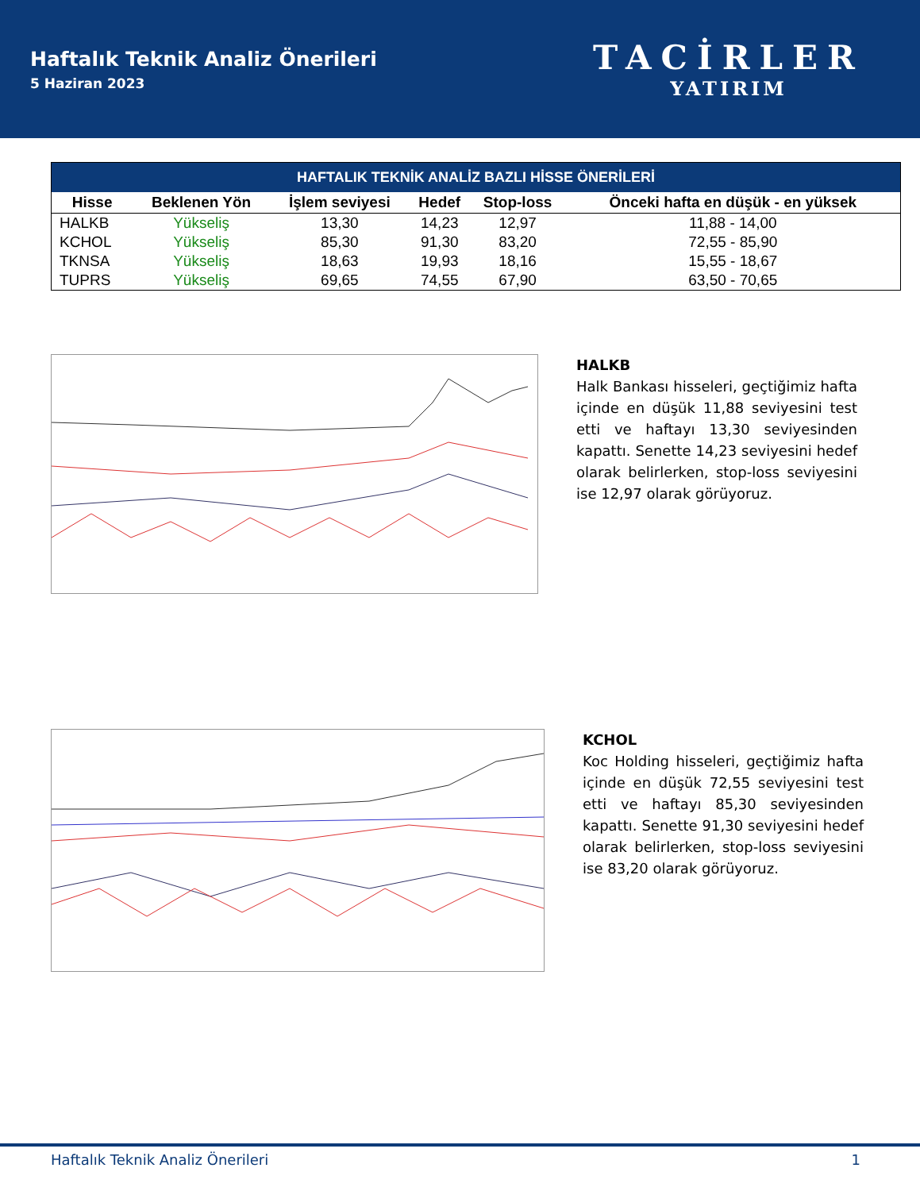Haftalık Teknik Analiz Önerileri
5 Haziran 2023
TACİRLER
YATIRIM
| HAFTALIK TEKNİK ANALİZ BAZLI HİSSE ÖNERİLERİ | | | | | |
| Hisse | Beklenen Yön | İşlem seviyesi | Hedef | Stop-loss | Önceki hafta en düşük - en yüksek |
| HALKB | Yükseliş | 13,30 | 14,23 | 12,97 | 11,88 - 14,00 |
| KCHOL | Yükseliş | 85,30 | 91,30 | 83,20 | 72,55 - 85,90 |
| TKNSA | Yükseliş | 18,63 | 19,93 | 18,16 | 15,55 - 18,67 |
| TUPRS | Yükseliş | 69,65 | 74,55 | 67,90 | 63,50 - 70,65 |
HALKB
Halk Bankası hisseleri, geçtiğimiz hafta içinde en düşük 11,88 seviyesini test etti ve haftayı 13,30 seviyesinden kapattı. Senette 14,23 seviyesini hedef olarak belirlerken, stop-loss seviyesini ise 12,97 olarak görüyoruz.
KCHOL
Koc Holding hisseleri, geçtiğimiz hafta içinde en düşük 72,55 seviyesini test etti ve haftayı 85,30 seviyesinden kapattı. Senette 91,30 seviyesini hedef olarak belirlerken, stop-loss seviyesini ise 83,20 olarak görüyoruz.
Haftalık Teknik Analiz Önerileri 1